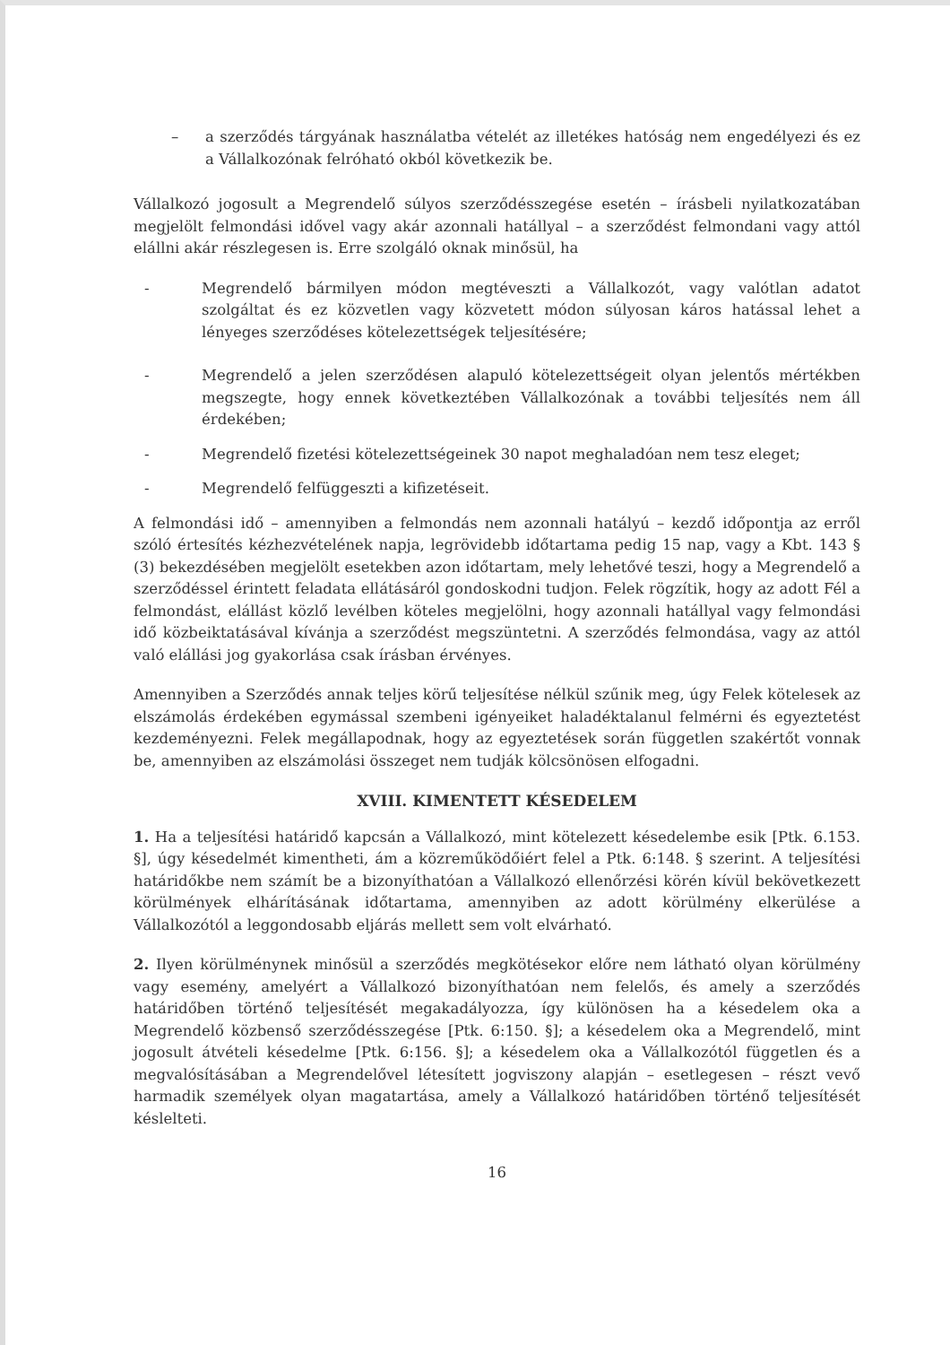– a szerződés tárgyának használatba vételét az illetékes hatóság nem engedélyezi és ez a Vállalkozónak felróható okból következik be.
Vállalkozó jogosult a Megrendelő súlyos szerződésszegése esetén – írásbeli nyilatkozatában megjelölt felmondási idővel vagy akár azonnali hatállyal – a szerződést felmondani vagy attól elállni akár részlegesen is. Erre szolgáló oknak minősül, ha
- Megrendelő bármilyen módon megtéveszti a Vállalkozót, vagy valótlan adatot szolgáltat és ez közvetlen vagy közvetett módon súlyosan káros hatással lehet a lényeges szerződéses kötelezettségek teljesítésére;
- Megrendelő a jelen szerződésen alapuló kötelezettségeit olyan jelentős mértékben megszegte, hogy ennek következtében Vállalkozónak a további teljesítés nem áll érdekében;
- Megrendelő fizetési kötelezettségeinek 30 napot meghaladóan nem tesz eleget;
- Megrendelő felfüggeszti a kifizetéseit.
A felmondási idő – amennyiben a felmondás nem azonnali hatályú – kezdő időpontja az erről szóló értesítés kézhezvételének napja, legrövidebb időtartama pedig 15 nap, vagy a Kbt. 143 § (3) bekezdésében megjelölt esetekben azon időtartam, mely lehetővé teszi, hogy a Megrendelő a szerződéssel érintett feladata ellátásáról gondoskodni tudjon. Felek rögzítik, hogy az adott Fél a felmondást, elállást közlő levélben köteles megjelölni, hogy azonnali hatállyal vagy felmondási idő közbeiktatásával kívánja a szerződést megszüntetni. A szerződés felmondása, vagy az attól való elállási jog gyakorlása csak írásban érvényes.
Amennyiben a Szerződés annak teljes körű teljesítése nélkül szűnik meg, úgy Felek kötelesek az elszámolás érdekében egymással szembeni igényeiket haladéktalanul felmérni és egyeztetést kezdeményezni. Felek megállapodnak, hogy az egyeztetések során független szakértőt vonnak be, amennyiben az elszámolási összeget nem tudják kölcsönösen elfogadni.
XVIII. KIMENTETT KÉSEDELEM
1. Ha a teljesítési határidő kapcsán a Vállalkozó, mint kötelezett késedelembe esik [Ptk. 6.153. §], úgy késedelmét kimentheti, ám a közreműködőiért felel a Ptk. 6:148. § szerint. A teljesítési határidőkbe nem számít be a bizonyíthatóan a Vállalkozó ellenőrzési körén kívül bekövetkezett körülmények elhárításának időtartama, amennyiben az adott körülmény elkerülése a Vállalkozótól a leggondosabb eljárás mellett sem volt elvárható.
2. Ilyen körülménynek minősül a szerződés megkötésekor előre nem látható olyan körülmény vagy esemény, amelyért a Vállalkozó bizonyíthatóan nem felelős, és amely a szerződés határidőben történő teljesítését megakadályozza, így különösen ha a késedelem oka a Megrendelő közbenső szerződésszegése [Ptk. 6:150. §]; a késedelem oka a Megrendelő, mint jogosult átvételi késedelme [Ptk. 6:156. §]; a késedelem oka a Vállalkozótól független és a megvalósításában a Megrendelővel létesített jogviszony alapján – esetlegesen – részt vevő harmadik személyek olyan magatartása, amely a Vállalkozó határidőben történő teljesítését késlelteti.
16